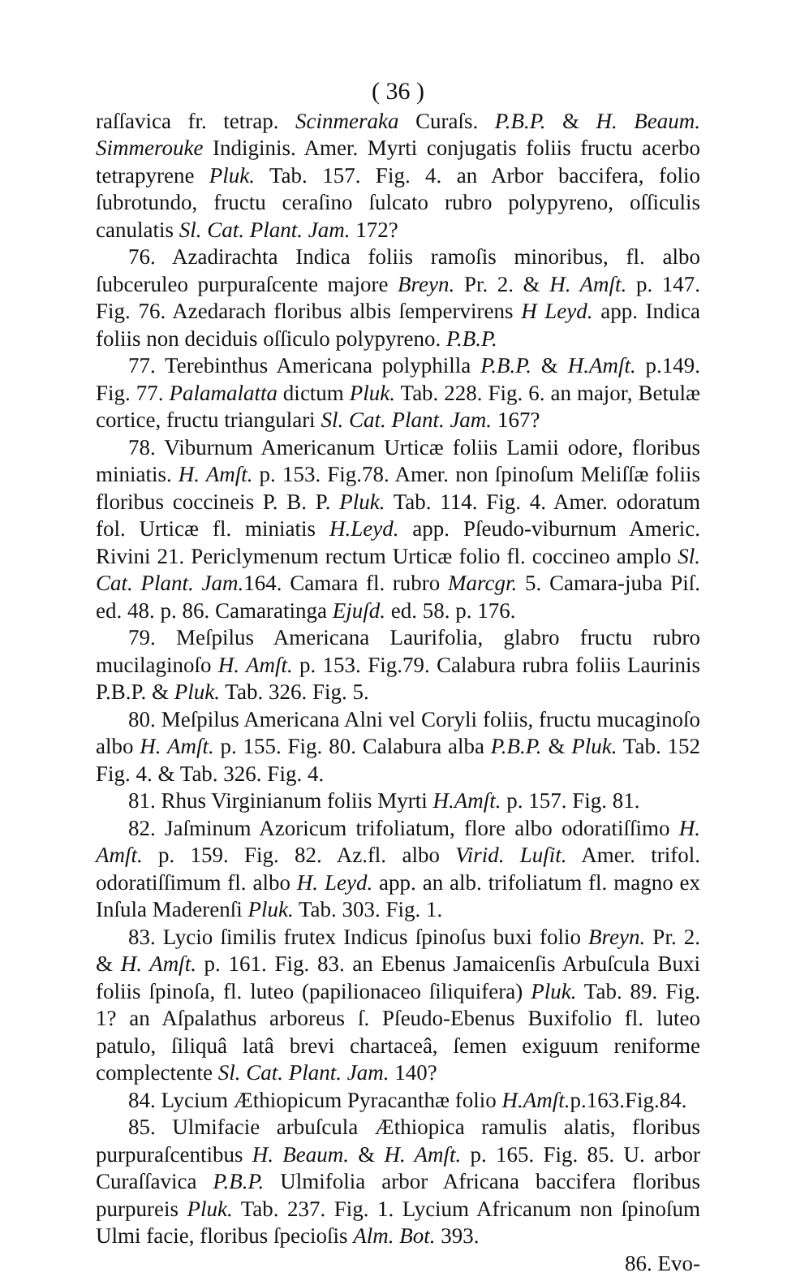( 36 )
raſſavica fr. tetrap. Scinmeraka Curaſs. P.B.P. & H. Beaum. Simmerouke Indiginis. Amer. Myrti conjugatis foliis fructu acerbo tetrapyrene Pluk. Tab. 157. Fig. 4. an Arbor baccifera, folio ſubrotundo, fructu ceraſino ſulcato rubro polypyreno, oſſiculis canulatis Sl. Cat. Plant. Jam. 172?
76. Azadirachta Indica foliis ramoſis minoribus, fl. albo ſubceruleo purpuraſcente majore Breyn. Pr. 2. & H. Amſt. p. 147. Fig. 76. Azedarach floribus albis ſempervirens H Leyd. app. Indica foliis non deciduis oſſiculo polypyreno. P.B.P.
77. Terebinthus Americana polyphilla P.B.P. & H.Amſt. p.149. Fig. 77. Palamalatta dictum Pluk. Tab. 228. Fig. 6. an major, Betulæ cortice, fructu triangulari Sl. Cat. Plant. Jam. 167?
78. Viburnum Americanum Urticæ foliis Lamii odore, floribus miniatis. H. Amſt. p. 153. Fig.78. Amer. non ſpinoſum Meliſſæ foliis floribus coccineis P. B. P. Pluk. Tab. 114. Fig. 4. Amer. odoratum fol. Urticæ fl. miniatis H.Leyd. app. Pſeudo-viburnum Americ. Rivini 21. Periclymenum rectum Urticæ folio fl. coccineo amplo Sl. Cat. Plant. Jam. 164. Camara fl. rubro Marcgr. 5. Camara-juba Piſ. ed. 48. p. 86. Camaratinga Ejuſd. ed. 58. p. 176.
79. Meſpilus Americana Laurifolia, glabro fructu rubro mucilaginoſo H. Amſt. p. 153. Fig.79. Calabura rubra foliis Laurinis P.B.P. & Pluk. Tab. 326. Fig. 5.
80. Meſpilus Americana Alni vel Coryli foliis, fructu mucaginoſo albo H. Amſt. p. 155. Fig. 80. Calabura alba P.B.P. & Pluk. Tab. 152 Fig. 4. & Tab. 326. Fig. 4.
81. Rhus Virginianum foliis Myrti H.Amſt. p. 157. Fig. 81.
82. Jaſminum Azoricum trifoliatum, flore albo odoratiſſimo H. Amſt. p. 159. Fig. 82. Az.fl. albo Virid. Luſit. Amer. trifol. odoratiſſimum fl. albo H. Leyd. app. an alb. trifoliatum fl. magno ex Inſula Maderenſi Pluk. Tab. 303. Fig. 1.
83. Lycio ſimilis frutex Indicus ſpinoſus buxi folio Breyn. Pr. 2. & H. Amſt. p. 161. Fig. 83. an Ebenus Jamaicenſis Arbuſcula Buxi foliis ſpinoſa, fl. luteo (papilionaceo ſiliquifera) Pluk. Tab. 89. Fig. 1? an Aſpalathus arboreus ſ. Pſeudo-Ebenus Buxifolio fl. luteo patulo, ſiliquâ latâ brevi chartaceâ, ſemen exiguum reniforme complectente Sl. Cat. Plant. Jam. 140?
84. Lycium Æthiopicum Pyracanthæ folio H.Amſt. p.163.Fig.84.
85. Ulmifacie arbuſcula Æthiopica ramulis alatis, floribus purpuraſcentibus H. Beaum. & H. Amſt. p. 165. Fig. 85. U. arbor Curaſſavica P.B.P. Ulmifolia arbor Africana baccifera floribus purpureis Pluk. Tab. 237. Fig. 1. Lycium Africanum non ſpinoſum Ulmi facie, floribus ſpecioſis Alm. Bot. 393.
86. Evo-